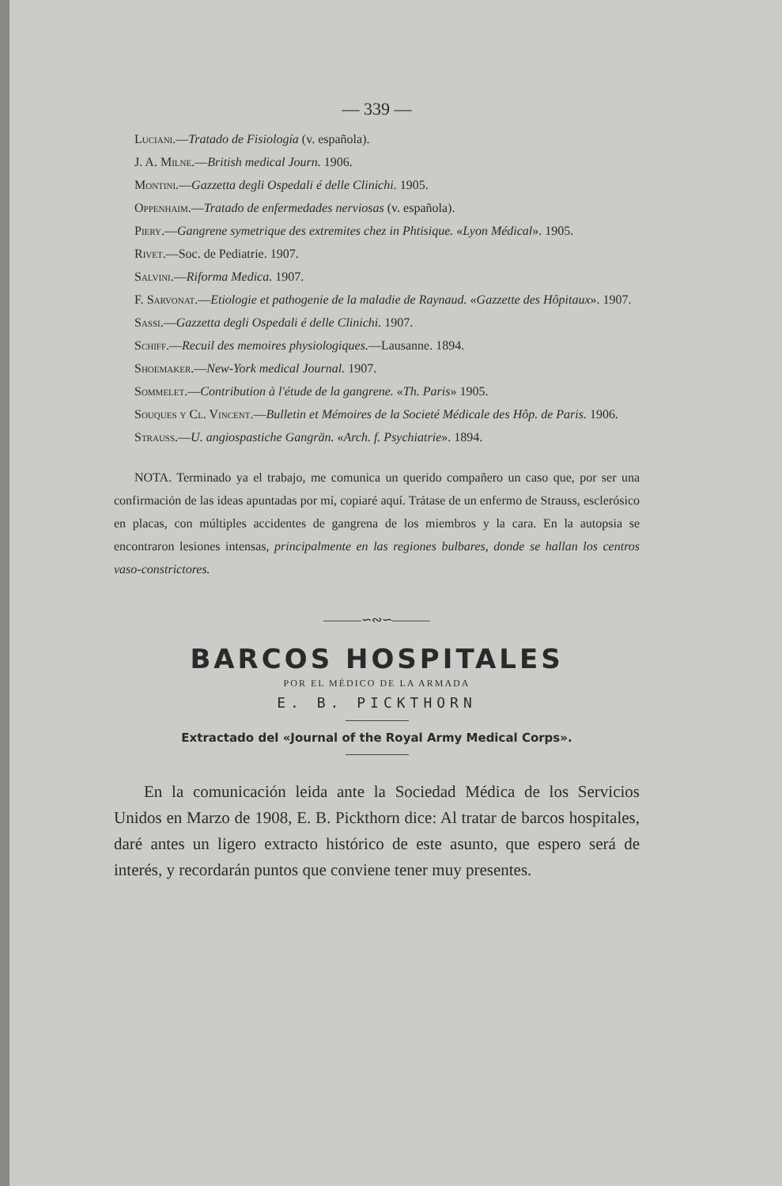— 339 —
Luciani.—Tratado de Fisiología (v. española).
J. A. Milne.—British medical Journ. 1906.
Montini.—Gazzetta degli Ospedali é delle Clinichi. 1905.
Oppenhaim.—Tratado de enfermedades nerviosas (v. española).
Piery.—Gangrene symetrique des extremites chez in Phtisique. «Lyon Médical». 1905.
Rivet.—Soc. de Pediatrie. 1907.
Salvini.—Riforma Medica. 1907.
F. Sarvonat.—Etiologie et pathogenie de la maladie de Raynaud. «Gazzette des Hôpitaux». 1907.
Sassi.—Gazzetta degli Ospedali é delle Clinichi. 1907.
Schiff.—Recuil des memoires physiologiques.—Lausanne. 1894.
Shoemaker.—New-York medical Journal. 1907.
Sommelet.—Contribution à l'étude de la gangrene. «Th. Paris» 1905.
Souques y Cl. Vincent.—Bulletin et Mémoires de la Societé Médicale des Hôp. de Paris. 1906.
Strauss.—U. angiospastiche Gangrän. «Arch. f. Psychiatrie». 1894.
NOTA. Terminado ya el trabajo, me comunica un querido compañero un caso que, por ser una confirmación de las ideas apuntadas por mí, copiaré aquí. Trátase de un enfermo de Strauss, esclerósico en placas, con múltiples accidentes de gangrena de los miembros y la cara. En la autopsia se encontraron lesiones intensas, principalmente en las regiones bulbares, donde se hallan los centros vaso-constrictores.
———∽∾∽———
BARCOS HOSPITALES
POR EL MÉDICO DE LA ARMADA
E. B. PICKTHORN
Extractado del «Journal of the Royal Army Medical Corps».
En la comunicación leida ante la Sociedad Médica de los Servicios Unidos en Marzo de 1908, E. B. Pickthorn dice: Al tratar de barcos hospitales, daré antes un ligero extracto histórico de este asunto, que espero será de interés, y recordarán puntos que conviene tener muy presentes.